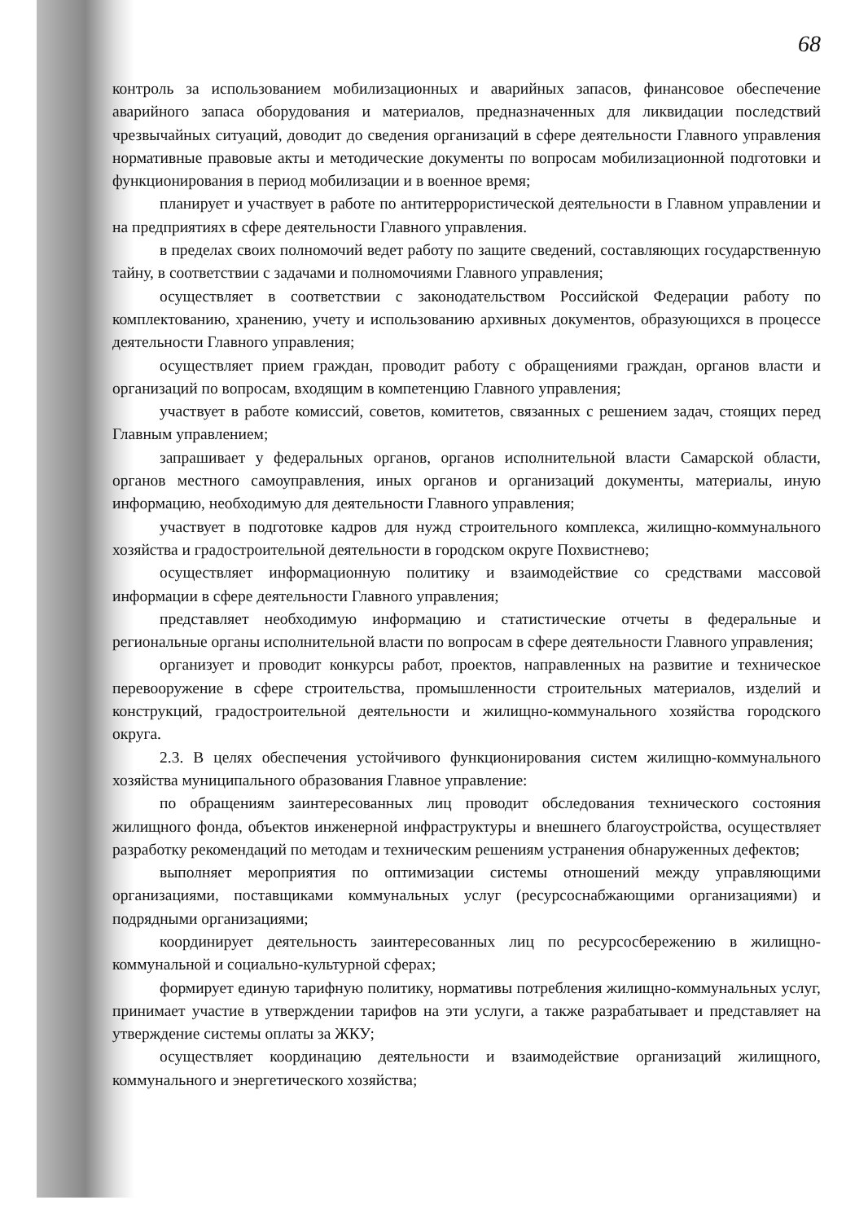68
контроль за использованием мобилизационных и аварийных запасов, финансовое обеспечение аварийного запаса оборудования и материалов, предназначенных для ликвидации последствий чрезвычайных ситуаций, доводит до сведения организаций в сфере деятельности Главного управления нормативные правовые акты и методические документы по вопросам мобилизационной подготовки и функционирования в период мобилизации и в военное время;
планирует и участвует в работе по антитеррористической деятельности в Главном управлении и на предприятиях в сфере деятельности Главного управления.
в пределах своих полномочий ведет работу по защите сведений, составляющих государственную тайну, в соответствии с задачами и полномочиями Главного управления;
осуществляет в соответствии с законодательством Российской Федерации работу по комплектованию, хранению, учету и использованию архивных документов, образующихся в процессе деятельности Главного управления;
осуществляет прием граждан, проводит работу с обращениями граждан, органов власти и организаций по вопросам, входящим в компетенцию Главного управления;
участвует в работе комиссий, советов, комитетов, связанных с решением задач, стоящих перед Главным управлением;
запрашивает у федеральных органов, органов исполнительной власти Самарской области, органов местного самоуправления, иных органов и организаций документы, материалы, иную информацию, необходимую для деятельности Главного управления;
участвует в подготовке кадров для нужд строительного комплекса, жилищно-коммунального хозяйства и градостроительной деятельности в городском округе Похвистнево;
осуществляет информационную политику и взаимодействие со средствами массовой информации в сфере деятельности Главного управления;
представляет необходимую информацию и статистические отчеты в федеральные и региональные органы исполнительной власти по вопросам в сфере деятельности Главного управления;
организует и проводит конкурсы работ, проектов, направленных на развитие и техническое перевооружение в сфере строительства, промышленности строительных материалов, изделий и конструкций, градостроительной деятельности и жилищно-коммунального хозяйства городского округа.
2.3. В целях обеспечения устойчивого функционирования систем жилищно-коммунального хозяйства муниципального образования Главное управление:
по обращениям заинтересованных лиц проводит обследования технического состояния жилищного фонда, объектов инженерной инфраструктуры и внешнего благоустройства, осуществляет разработку рекомендаций по методам и техническим решениям устранения обнаруженных дефектов;
выполняет мероприятия по оптимизации системы отношений между управляющими организациями, поставщиками коммунальных услуг (ресурсоснабжающими организациями) и подрядными организациями;
координирует деятельность заинтересованных лиц по ресурсосбережению в жилищно-коммунальной и социально-культурной сферах;
формирует единую тарифную политику, нормативы потребления жилищно-коммунальных услуг, принимает участие в утверждении тарифов на эти услуги, а также разрабатывает и представляет на утверждение системы оплаты за ЖКУ;
осуществляет координацию деятельности и взаимодействие организаций жилищного, коммунального и энергетического хозяйства;